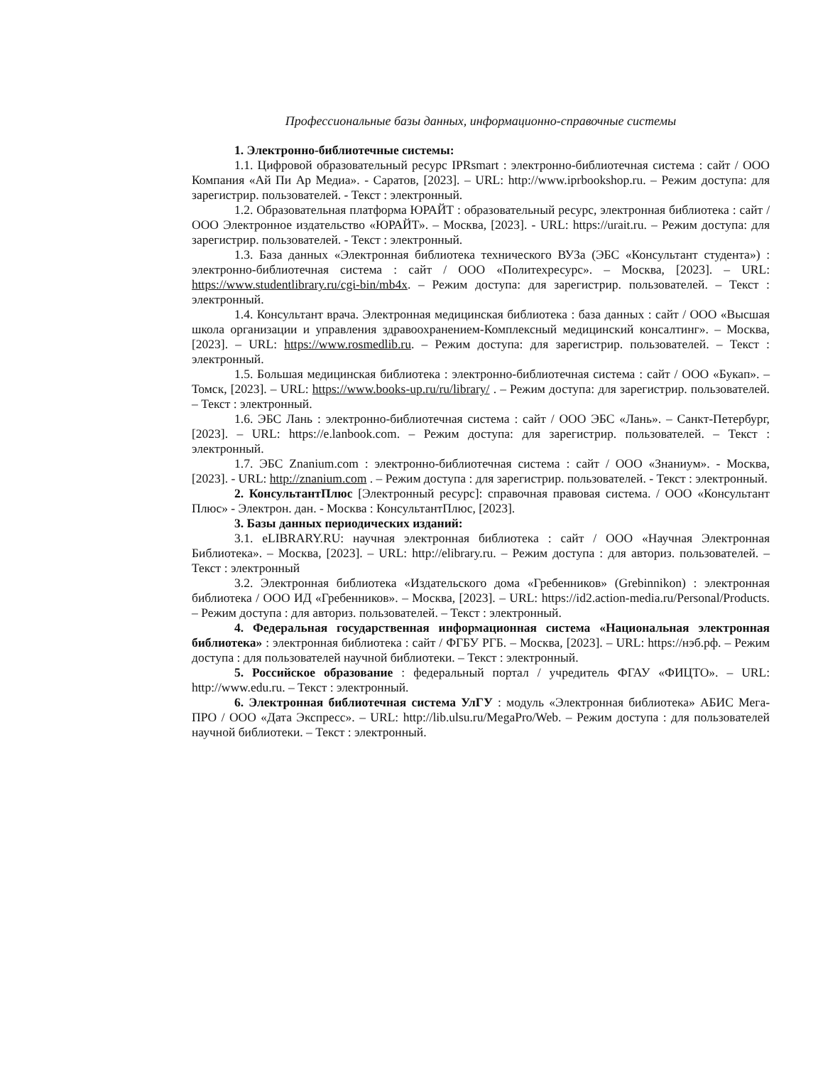Профессиональные базы данных, информационно-справочные системы
1. Электронно-библиотечные системы:
1.1. Цифровой образовательный ресурс IPRsmart : электронно-библиотечная система : сайт / ООО Компания «Ай Пи Ар Медиа». - Саратов, [2023]. – URL: http://www.iprbookshop.ru. – Режим доступа: для зарегистрир. пользователей. - Текст : электронный.
1.2. Образовательная платформа ЮРАЙТ : образовательный ресурс, электронная библиотека : сайт / ООО Электронное издательство «ЮРАЙТ». – Москва, [2023]. - URL: https://urait.ru. – Режим доступа: для зарегистрир. пользователей. - Текст : электронный.
1.3. База данных «Электронная библиотека технического ВУЗа (ЭБС «Консультант студента») : электронно-библиотечная система : сайт / ООО «Политехресурс». – Москва, [2023]. – URL: https://www.studentlibrary.ru/cgi-bin/mb4x. – Режим доступа: для зарегистрир. пользователей. – Текст : электронный.
1.4. Консультант врача. Электронная медицинская библиотека : база данных : сайт / ООО «Высшая школа организации и управления здравоохранением-Комплексный медицинский консалтинг». – Москва, [2023]. – URL: https://www.rosmedlib.ru. – Режим доступа: для зарегистрир. пользователей. – Текст : электронный.
1.5. Большая медицинская библиотека : электронно-библиотечная система : сайт / ООО «Букап». – Томск, [2023]. – URL: https://www.books-up.ru/ru/library/ . – Режим доступа: для зарегистрир. пользователей. – Текст : электронный.
1.6. ЭБС Лань : электронно-библиотечная система : сайт / ООО ЭБС «Лань». – Санкт-Петербург, [2023]. – URL: https://e.lanbook.com. – Режим доступа: для зарегистрир. пользователей. – Текст : электронный.
1.7. ЭБС Znanium.com : электронно-библиотечная система : сайт / ООО «Знаниум». - Москва, [2023]. - URL: http://znanium.com . – Режим доступа : для зарегистрир. пользователей. - Текст : электронный.
2. КонсультантПлюс [Электронный ресурс]: справочная правовая система. / ООО «Консультант Плюс» - Электрон. дан. - Москва : КонсультантПлюс, [2023].
3. Базы данных периодических изданий:
3.1. eLIBRARY.RU: научная электронная библиотека : сайт / ООО «Научная Электронная Библиотека». – Москва, [2023]. – URL: http://elibrary.ru. – Режим доступа : для авториз. пользователей. – Текст : электронный
3.2. Электронная библиотека «Издательского дома «Гребенников» (Grebinnikon) : электронная библиотека / ООО ИД «Гребенников». – Москва, [2023]. – URL: https://id2.action-media.ru/Personal/Products. – Режим доступа : для авториз. пользователей. – Текст : электронный.
4. Федеральная государственная информационная система «Национальная электронная библиотека» : электронная библиотека : сайт / ФГБУ РГБ. – Москва, [2023]. – URL: https://нэб.рф. – Режим доступа : для пользователей научной библиотеки. – Текст : электронный.
5. Российское образование : федеральный портал / учредитель ФГАУ «ФИЦТО». – URL: http://www.edu.ru. – Текст : электронный.
6. Электронная библиотечная система УлГУ : модуль «Электронная библиотека» АБИС Мега-ПРО / ООО «Дата Экспресс». – URL: http://lib.ulsu.ru/MegaPro/Web. – Режим доступа : для пользователей научной библиотеки. – Текст : электронный.